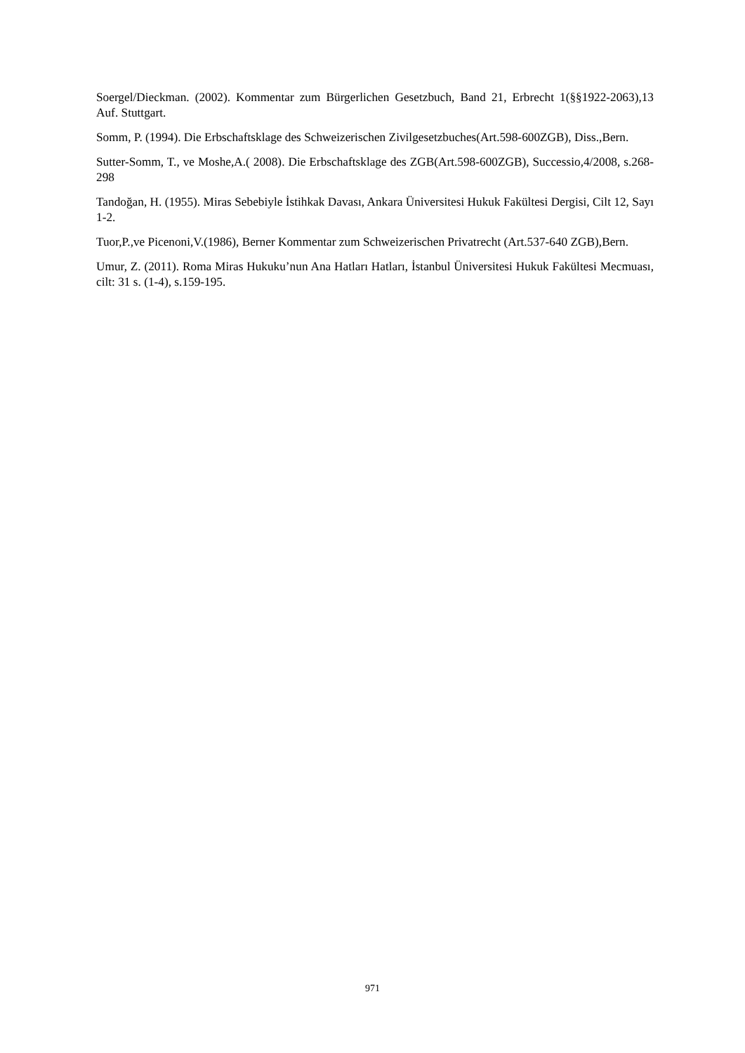Soergel/Dieckman. (2002). Kommentar zum Bürgerlichen Gesetzbuch, Band 21, Erbrecht 1(§§1922-2063),13 Auf. Stuttgart.
Somm, P. (1994). Die Erbschaftsklage des Schweizerischen Zivilgesetzbuches(Art.598-600ZGB), Diss.,Bern.
Sutter-Somm, T., ve Moshe,A.( 2008). Die Erbschaftsklage des ZGB(Art.598-600ZGB), Successio,4/2008, s.268-298
Tandoğan, H. (1955). Miras Sebebiyle İstihkak Davası, Ankara Üniversitesi Hukuk Fakültesi Dergisi, Cilt 12, Sayı 1-2.
Tuor,P.,ve Picenoni,V.(1986), Berner Kommentar zum Schweizerischen Privatrecht (Art.537-640 ZGB),Bern.
Umur, Z. (2011). Roma Miras Hukuku’nun Ana Hatları Hatları, İstanbul Üniversitesi Hukuk Fakültesi Mecmuası, cilt: 31 s. (1-4), s.159-195.
971